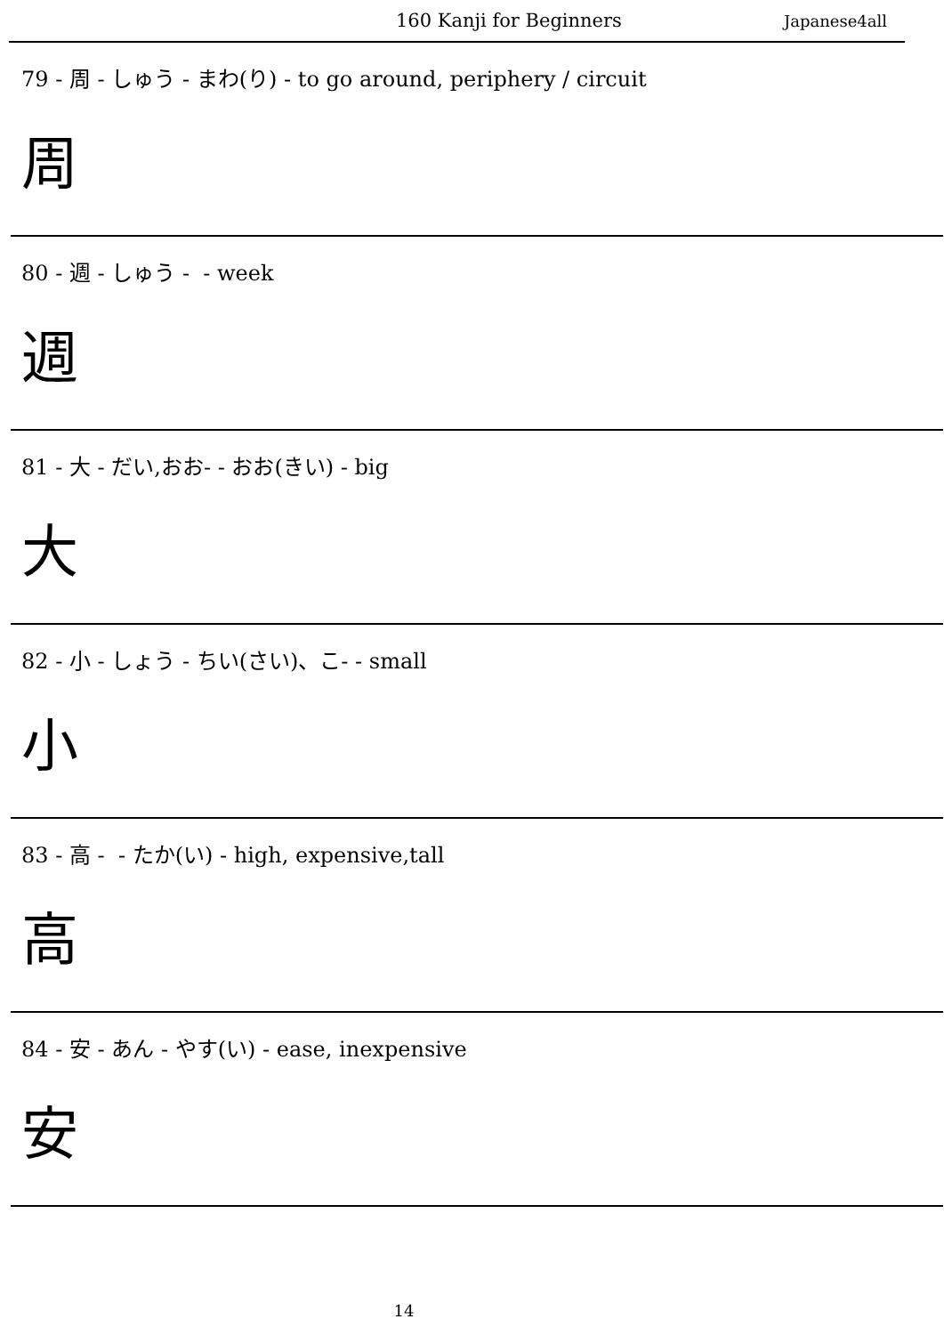160 Kanji for Beginners Japanese4all
79 - 周 - しゅう - まわ(り) - to go around, periphery / circuit
周
80 - 週 - しゅう - - week
週
81 - 大 - だい,おお- - おお(きい) - big
大
82 - 小 - しょう - ちい(さい)、こ- - small
小
83 - 高 - - たか(い) - high, expensive,tall
高
84 - 安 - あん - やす(い) - ease, inexpensive
安
14